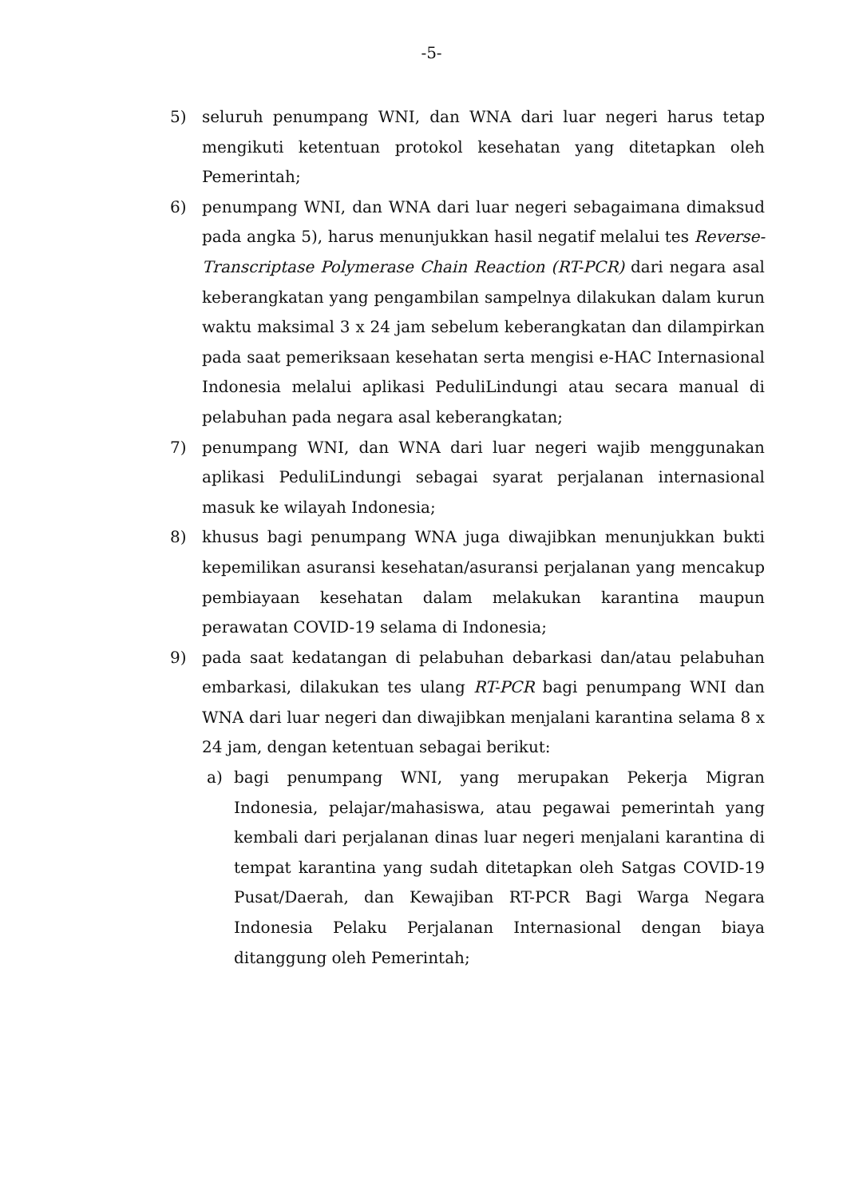-5-
5) seluruh penumpang WNI, dan WNA dari luar negeri harus tetap mengikuti ketentuan protokol kesehatan yang ditetapkan oleh Pemerintah;
6) penumpang WNI, dan WNA dari luar negeri sebagaimana dimaksud pada angka 5), harus menunjukkan hasil negatif melalui tes Reverse-Transcriptase Polymerase Chain Reaction (RT-PCR) dari negara asal keberangkatan yang pengambilan sampelnya dilakukan dalam kurun waktu maksimal 3 x 24 jam sebelum keberangkatan dan dilampirkan pada saat pemeriksaan kesehatan serta mengisi e-HAC Internasional Indonesia melalui aplikasi PeduliLindungi atau secara manual di pelabuhan pada negara asal keberangkatan;
7) penumpang WNI, dan WNA dari luar negeri wajib menggunakan aplikasi PeduliLindungi sebagai syarat perjalanan internasional masuk ke wilayah Indonesia;
8) khusus bagi penumpang WNA juga diwajibkan menunjukkan bukti kepemilikan asuransi kesehatan/asuransi perjalanan yang mencakup pembiayaan kesehatan dalam melakukan karantina maupun perawatan COVID-19 selama di Indonesia;
9) pada saat kedatangan di pelabuhan debarkasi dan/atau pelabuhan embarkasi, dilakukan tes ulang RT-PCR bagi penumpang WNI dan WNA dari luar negeri dan diwajibkan menjalani karantina selama 8 x 24 jam, dengan ketentuan sebagai berikut:
a) bagi penumpang WNI, yang merupakan Pekerja Migran Indonesia, pelajar/mahasiswa, atau pegawai pemerintah yang kembali dari perjalanan dinas luar negeri menjalani karantina di tempat karantina yang sudah ditetapkan oleh Satgas COVID-19 Pusat/Daerah, dan Kewajiban RT-PCR Bagi Warga Negara Indonesia Pelaku Perjalanan Internasional dengan biaya ditanggung oleh Pemerintah;